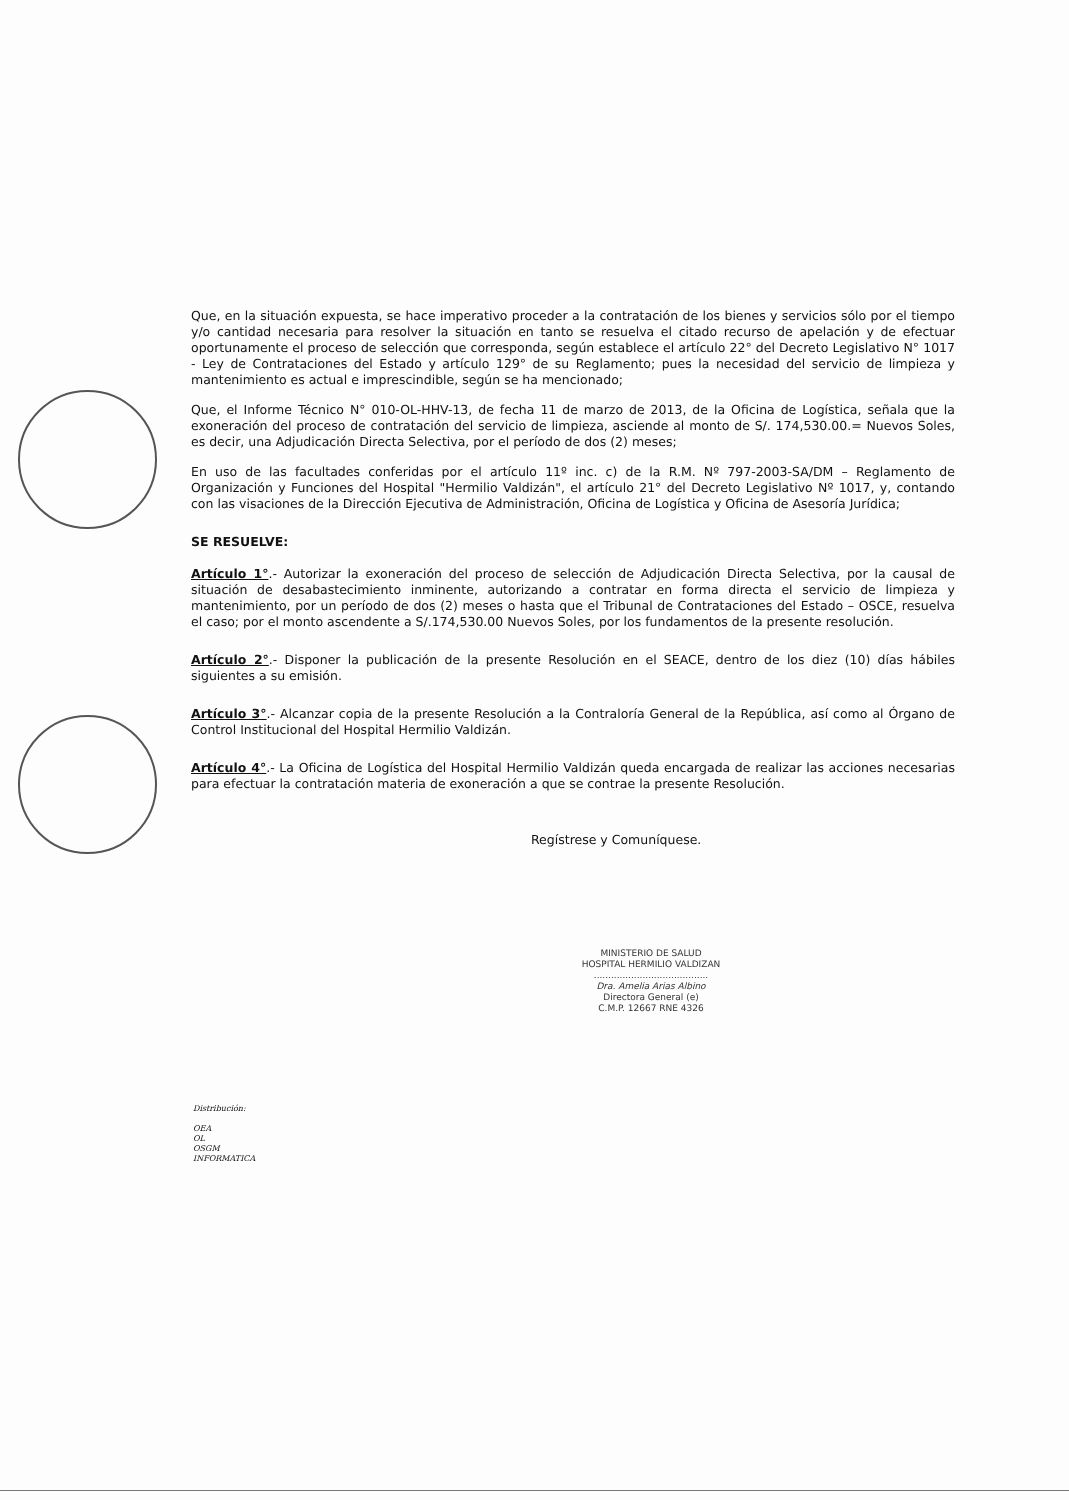Que, en la situación expuesta, se hace imperativo proceder a la contratación de los bienes y servicios sólo por el tiempo y/o cantidad necesaria para resolver la situación en tanto se resuelva el citado recurso de apelación y de efectuar oportunamente el proceso de selección que corresponda, según establece el artículo 22° del Decreto Legislativo N° 1017 - Ley de Contrataciones del Estado y artículo 129° de su Reglamento; pues la necesidad del servicio de limpieza y mantenimiento es actual e imprescindible, según se ha mencionado;
Que, el Informe Técnico N° 010-OL-HHV-13, de fecha 11 de marzo de 2013, de la Oficina de Logística, señala que la exoneración del proceso de contratación del servicio de limpieza, asciende al monto de S/. 174,530.00.= Nuevos Soles, es decir, una Adjudicación Directa Selectiva, por el período de dos (2) meses;
En uso de las facultades conferidas por el artículo 11º inc. c) de la R.M. Nº 797-2003-SA/DM – Reglamento de Organización y Funciones del Hospital "Hermilio Valdizán", el artículo 21° del Decreto Legislativo Nº 1017, y, contando con las visaciones de la Dirección Ejecutiva de Administración, Oficina de Logística y Oficina de Asesoría Jurídica;
SE RESUELVE:
Artículo 1°.- Autorizar la exoneración del proceso de selección de Adjudicación Directa Selectiva, por la causal de situación de desabastecimiento inminente, autorizando a contratar en forma directa el servicio de limpieza y mantenimiento, por un período de dos (2) meses o hasta que el Tribunal de Contrataciones del Estado – OSCE, resuelva el caso; por el monto ascendente a S/.174,530.00 Nuevos Soles, por los fundamentos de la presente resolución.
Artículo 2°.- Disponer la publicación de la presente Resolución en el SEACE, dentro de los diez (10) días hábiles siguientes a su emisión.
Artículo 3°.- Alcanzar copia de la presente Resolución a la Contraloría General de la República, así como al Órgano de Control Institucional del Hospital Hermilio Valdizán.
Artículo 4°.- La Oficina de Logística del Hospital Hermilio Valdizán queda encargada de realizar las acciones necesarias para efectuar la contratación materia de exoneración a que se contrae la presente Resolución.
Regístrese y Comuníquese.
MINISTERIO DE SALUD
HOSPITAL HERMILIO VALDIZAN
........................................
Dra. Amelia Arias Albino
Directora General (e)
C.M.P. 12667 RNE 4326
Distribución:
OEA
OL
OSGM
INFORMATICA